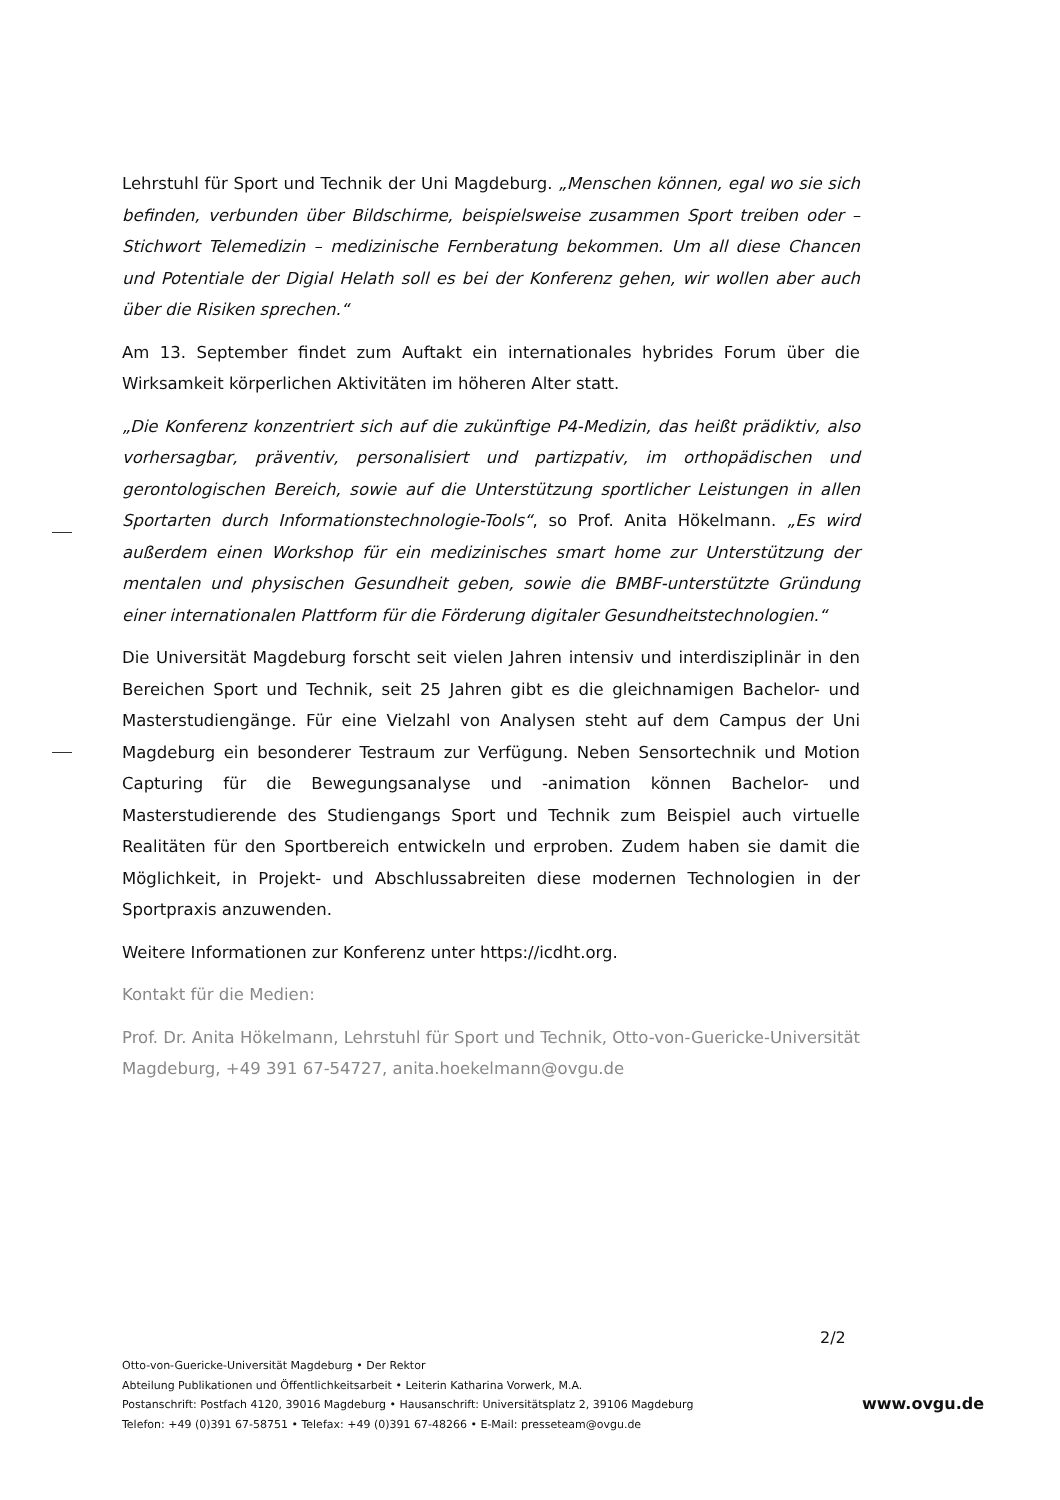Lehrstuhl für Sport und Technik der Uni Magdeburg. „Menschen können, egal wo sie sich befinden, verbunden über Bildschirme, beispielsweise zusammen Sport treiben oder – Stichwort Telemedizin – medizinische Fernberatung bekommen. Um all diese Chancen und Potentiale der Digial Helath soll es bei der Konferenz gehen, wir wollen aber auch über die Risiken sprechen.“
Am 13. September findet zum Auftakt ein internationales hybrides Forum über die Wirksamkeit körperlichen Aktivitäten im höheren Alter statt.
„Die Konferenz konzentriert sich auf die zukünftige P4-Medizin, das heißt prädiktiv, also vorhersagbar, präventiv, personalisiert und partizpativ, im orthopädischen und gerontologischen Bereich, sowie auf die Unterstützung sportlicher Leistungen in allen Sportarten durch Informationstechnologie-Tools“, so Prof. Anita Hökelmann. „Es wird außerdem einen Workshop für ein medizinisches smart home zur Unterstützung der mentalen und physischen Gesundheit geben, sowie die BMBF-unterstützte Gründung einer internationalen Plattform für die Förderung digitaler Gesundheitstechnologien.“
Die Universität Magdeburg forscht seit vielen Jahren intensiv und interdisziplinär in den Bereichen Sport und Technik, seit 25 Jahren gibt es die gleichnamigen Bachelor- und Masterstudiengänge. Für eine Vielzahl von Analysen steht auf dem Campus der Uni Magdeburg ein besonderer Testraum zur Verfügung. Neben Sensortechnik und Motion Capturing für die Bewegungsanalyse und -animation können Bachelor- und Masterstudierende des Studiengangs Sport und Technik zum Beispiel auch virtuelle Realitäten für den Sportbereich entwickeln und erproben. Zudem haben sie damit die Möglichkeit, in Projekt- und Abschlussabreiten diese modernen Technologien in der Sportpraxis anzuwenden.
Weitere Informationen zur Konferenz unter https://icdht.org.
Kontakt für die Medien:
Prof. Dr. Anita Hökelmann, Lehrstuhl für Sport und Technik, Otto-von-Guericke-Universität Magdeburg, +49 391 67-54727, anita.hoekelmann@ovgu.de
2/2
Otto-von-Guericke-Universität Magdeburg • Der Rektor
Abteilung Publikationen und Öffentlichkeitsarbeit • Leiterin Katharina Vorwerk, M.A.
Postanschrift: Postfach 4120, 39016 Magdeburg • Hausanschrift: Universitätsplatz 2, 39106 Magdeburg
Telefon: +49 (0)391 67-58751 • Telefax: +49 (0)391 67-48266 • E-Mail: presseteam@ovgu.de
www.ovgu.de